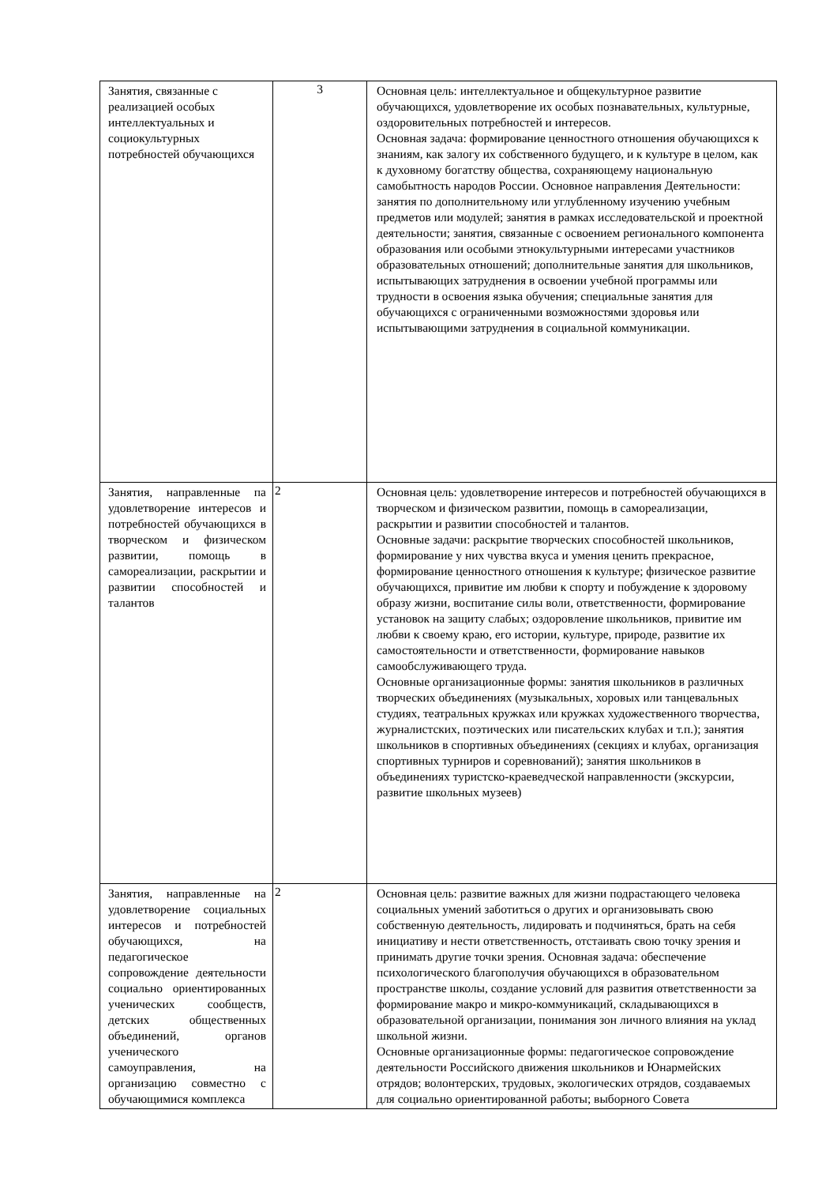| Занятия, связанные с реализацией особых интеллектуальных и социокультурных потребностей обучающихся | 3 | Основная цель: интеллектуальное и общекультурное развитие обучающихся, удовлетворение их особых познавательных, культурные, оздоровительных потребностей и интересов. Основная задача: формирование ценностного отношения обучающихся к знаниям, как залогу их собственного будущего, и к культуре в целом, как к духовному богатству общества, сохраняющему национальную самобытность народов России. Основное направления Деятельности: занятия по дополнительному или углубленному изучению учебным предметов или модулей; занятия в рамках исследовательской и проектной деятельности; занятия, связанные с освоением регионального компонента образования или особыми этнокультурными интересами участников образовательных отношений; дополнительные занятия для школьников, испытывающих затруднения в освоении учебной программы или трудности в освоения языка обучения; специальные занятия для обучающихся с ограниченными возможностями здоровья или испытывающими затруднения в социальной коммуникации. |
| Занятия, направленные па удовлетворение интересов и потребностей обучающихся в творческом и физическом развитии, помощь в самореализации, раскрытии и развитии способностей и талантов | 2 | Основная цель: удовлетворение интересов и потребностей обучающихся в творческом и физическом развитии, помощь в самореализации, раскрытии и развитии способностей и талантов. Основные задачи: раскрытие творческих способностей школьников, формирование у них чувства вкуса и умения ценить прекрасное, формирование ценностного отношения к культуре; физическое развитие обучающихся, привитие им любви к спорту и побуждение к здоровому образу жизни, воспитание силы воли, ответственности, формирование установок на защиту слабых; оздоровление школьников, привитие им любви к своему краю, его истории, культуре, природе, развитие их самостоятельности и ответственности, формирование навыков самообслуживающего труда. Основные организационные формы: занятия школьников в различных творческих объединениях (музыкальных, хоровых или танцевальных студиях, театральных кружках или кружках художественного творчества, журналистских, поэтических или писательских клубах и т.п.); занятия школьников в спортивных объединениях (секциях и клубах, организация спортивных турниров и соревнований); занятия школьников в объединениях туристско-краеведческой направленности (экскурсии, развитие школьных музеев) |
| Занятия, направленные на удовлетворение социальных интересов и потребностей обучающихся, на педагогическое сопровождение деятельности социально ориентированных ученических сообществ, детских общественных объединений, органов ученического самоуправления, на организацию совместно с обучающимися комплекса | 2 | Основная цель: развитие важных для жизни подрастающего человека социальных умений заботиться о других и организовывать свою собственную деятельность, лидировать и подчиняться, брать на себя инициативу и нести ответственность, отстаивать свою точку зрения и принимать другие точки зрения. Основная задача: обеспечение психологического благополучия обучающихся в образовательном пространстве школы, создание условий для развития ответственности за формирование макро и микро-коммуникаций, складывающихся в образовательной организации, понимания зон личного влияния на уклад школьной жизни. Основные организационные формы: педагогическое сопровождение деятельности Российского движения школьников и Юнармейских отрядов; волонтерских, трудовых, экологических отрядов, создаваемых для социально ориентированной работы; выборного Совета |